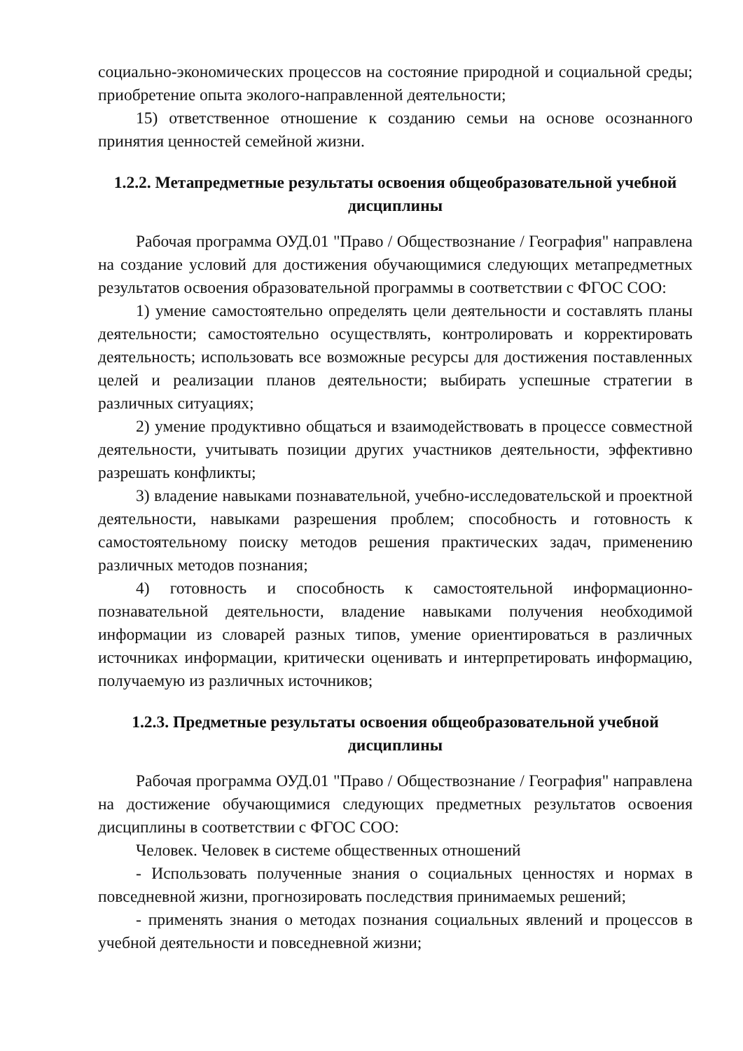социально-экономических процессов на состояние природной и социальной среды; приобретение опыта эколого-направленной деятельности;
15) ответственное отношение к созданию семьи на основе осознанного принятия ценностей семейной жизни.
1.2.2. Метапредметные результаты освоения общеобразовательной учебной дисциплины
Рабочая программа ОУД.01 "Право / Обществознание / География" направлена на создание условий для достижения обучающимися следующих метапредметных результатов освоения образовательной программы в соответствии с ФГОС СОО:
1) умение самостоятельно определять цели деятельности и составлять планы деятельности; самостоятельно осуществлять, контролировать и корректировать деятельность; использовать все возможные ресурсы для достижения поставленных целей и реализации планов деятельности; выбирать успешные стратегии в различных ситуациях;
2) умение продуктивно общаться и взаимодействовать в процессе совместной деятельности, учитывать позиции других участников деятельности, эффективно разрешать конфликты;
3) владение навыками познавательной, учебно-исследовательской и проектной деятельности, навыками разрешения проблем; способность и готовность к самостоятельному поиску методов решения практических задач, применению различных методов познания;
4) готовность и способность к самостоятельной информационно-познавательной деятельности, владение навыками получения необходимой информации из словарей разных типов, умение ориентироваться в различных источниках информации, критически оценивать и интерпретировать информацию, получаемую из различных источников;
1.2.3. Предметные результаты освоения общеобразовательной учебной дисциплины
Рабочая программа ОУД.01 "Право / Обществознание / География" направлена на достижение обучающимися следующих предметных результатов освоения дисциплины в соответствии с ФГОС СОО:
Человек. Человек в системе общественных отношений
- Использовать полученные знания о социальных ценностях и нормах в повседневной жизни, прогнозировать последствия принимаемых решений;
- применять знания о методах познания социальных явлений и процессов в учебной деятельности и повседневной жизни;